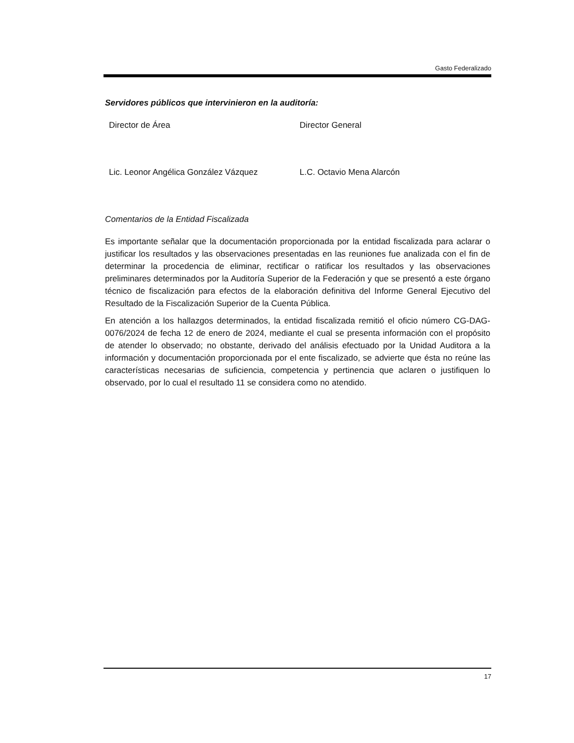Gasto Federalizado
Servidores públicos que intervinieron en la auditoría:
Director de Área Director General
Lic. Leonor Angélica González Vázquez L.C. Octavio Mena Alarcón
Comentarios de la Entidad Fiscalizada
Es importante señalar que la documentación proporcionada por la entidad fiscalizada para aclarar o justificar los resultados y las observaciones presentadas en las reuniones fue analizada con el fin de determinar la procedencia de eliminar, rectificar o ratificar los resultados y las observaciones preliminares determinados por la Auditoría Superior de la Federación y que se presentó a este órgano técnico de fiscalización para efectos de la elaboración definitiva del Informe General Ejecutivo del Resultado de la Fiscalización Superior de la Cuenta Pública.
En atención a los hallazgos determinados, la entidad fiscalizada remitió el oficio número CG-DAG-0076/2024 de fecha 12 de enero de 2024, mediante el cual se presenta información con el propósito de atender lo observado; no obstante, derivado del análisis efectuado por la Unidad Auditora a la información y documentación proporcionada por el ente fiscalizado, se advierte que ésta no reúne las características necesarias de suficiencia, competencia y pertinencia que aclaren o justifiquen lo observado, por lo cual el resultado 11 se considera como no atendido.
17